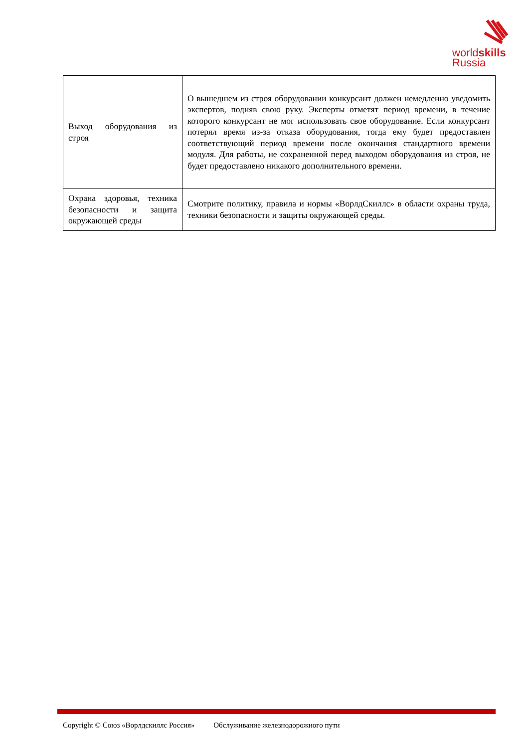worldskills
Russia
| Выход оборудования из строя | О вышедшем из строя оборудовании конкурсант должен немедленно уведомить экспертов, подняв свою руку. Эксперты отметят период времени, в течение которого конкурсант не мог использовать свое оборудование. Если конкурсант потерял время из-за отказа оборудования, тогда ему будет предоставлен соответствующий период времени после окончания стандартного времени модуля. Для работы, не сохраненной перед выходом оборудования из строя, не будет предоставлено никакого дополнительного времени. |
| Охрана здоровья, техника безопасности и защита окружающей среды | Смотрите политику, правила и нормы «ВорлдСкиллс» в области охраны труда, техники безопасности и защиты окружающей среды. |
Copyright © Союз «Ворлдскиллс Россия» Обслуживание железнодорожного пути